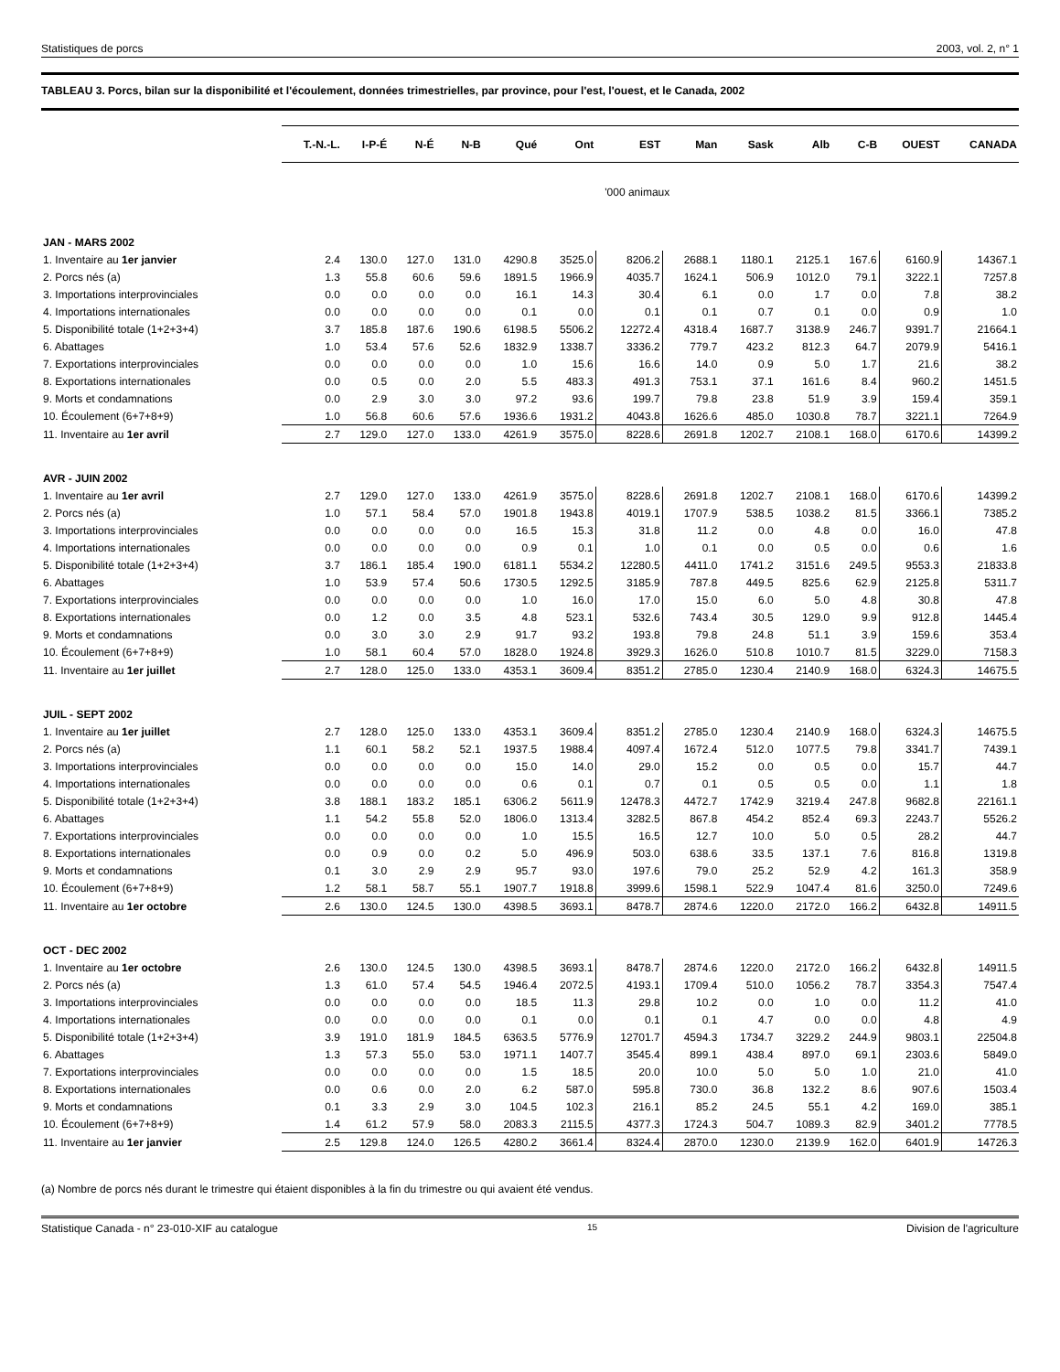Statistiques de porcs 2003, vol. 2, n° 1
TABLEAU 3. Porcs, bilan sur la disponibilité et l'écoulement, données trimestrielles, par province, pour l'est, l'ouest, et le Canada, 2002
| | T.-N.-L. | I-P-É | N-É | N-B | Qué | Ont | EST | Man | Sask | Alb | C-B | OUEST | CANADA |
| --- | --- | --- | --- | --- | --- | --- | --- | --- | --- | --- | --- | --- | --- |
| | | | | | | | '000 animaux | | | | | | |
| JAN - MARS 2002 | | | | | | | | | | | | | |
| 1. Inventaire au 1er janvier | 2.4 | 130.0 | 127.0 | 131.0 | 4290.8 | 3525.0 | 8206.2 | 2688.1 | 1180.1 | 2125.1 | 167.6 | 6160.9 | 14367.1 |
| 2. Porcs nés (a) | 1.3 | 55.8 | 60.6 | 59.6 | 1891.5 | 1966.9 | 4035.7 | 1624.1 | 506.9 | 1012.0 | 79.1 | 3222.1 | 7257.8 |
| 3. Importations interprovinciales | 0.0 | 0.0 | 0.0 | 0.0 | 16.1 | 14.3 | 30.4 | 6.1 | 0.0 | 1.7 | 0.0 | 7.8 | 38.2 |
| 4. Importations internationales | 0.0 | 0.0 | 0.0 | 0.0 | 0.1 | 0.0 | 0.1 | 0.1 | 0.7 | 0.1 | 0.0 | 0.9 | 1.0 |
| 5. Disponibilité totale (1+2+3+4) | 3.7 | 185.8 | 187.6 | 190.6 | 6198.5 | 5506.2 | 12272.4 | 4318.4 | 1687.7 | 3138.9 | 246.7 | 9391.7 | 21664.1 |
| 6. Abattages | 1.0 | 53.4 | 57.6 | 52.6 | 1832.9 | 1338.7 | 3336.2 | 779.7 | 423.2 | 812.3 | 64.7 | 2079.9 | 5416.1 |
| 7. Exportations interprovinciales | 0.0 | 0.0 | 0.0 | 0.0 | 1.0 | 15.6 | 16.6 | 14.0 | 0.9 | 5.0 | 1.7 | 21.6 | 38.2 |
| 8. Exportations internationales | 0.0 | 0.5 | 0.0 | 2.0 | 5.5 | 483.3 | 491.3 | 753.1 | 37.1 | 161.6 | 8.4 | 960.2 | 1451.5 |
| 9. Morts et condamnations | 0.0 | 2.9 | 3.0 | 3.0 | 97.2 | 93.6 | 199.7 | 79.8 | 23.8 | 51.9 | 3.9 | 159.4 | 359.1 |
| 10. Écoulement (6+7+8+9) | 1.0 | 56.8 | 60.6 | 57.6 | 1936.6 | 1931.2 | 4043.8 | 1626.6 | 485.0 | 1030.8 | 78.7 | 3221.1 | 7264.9 |
| 11. Inventaire au 1er avril | 2.7 | 129.0 | 127.0 | 133.0 | 4261.9 | 3575.0 | 8228.6 | 2691.8 | 1202.7 | 2108.1 | 168.0 | 6170.6 | 14399.2 |
| AVR - JUIN 2002 | | | | | | | | | | | | | |
| 1. Inventaire au 1er avril | 2.7 | 129.0 | 127.0 | 133.0 | 4261.9 | 3575.0 | 8228.6 | 2691.8 | 1202.7 | 2108.1 | 168.0 | 6170.6 | 14399.2 |
| 2. Porcs nés (a) | 1.0 | 57.1 | 58.4 | 57.0 | 1901.8 | 1943.8 | 4019.1 | 1707.9 | 538.5 | 1038.2 | 81.5 | 3366.1 | 7385.2 |
| 3. Importations interprovinciales | 0.0 | 0.0 | 0.0 | 0.0 | 16.5 | 15.3 | 31.8 | 11.2 | 0.0 | 4.8 | 0.0 | 16.0 | 47.8 |
| 4. Importations internationales | 0.0 | 0.0 | 0.0 | 0.0 | 0.9 | 0.1 | 1.0 | 0.1 | 0.0 | 0.5 | 0.0 | 0.6 | 1.6 |
| 5. Disponibilité totale (1+2+3+4) | 3.7 | 186.1 | 185.4 | 190.0 | 6181.1 | 5534.2 | 12280.5 | 4411.0 | 1741.2 | 3151.6 | 249.5 | 9553.3 | 21833.8 |
| 6. Abattages | 1.0 | 53.9 | 57.4 | 50.6 | 1730.5 | 1292.5 | 3185.9 | 787.8 | 449.5 | 825.6 | 62.9 | 2125.8 | 5311.7 |
| 7. Exportations interprovinciales | 0.0 | 0.0 | 0.0 | 0.0 | 1.0 | 16.0 | 17.0 | 15.0 | 6.0 | 5.0 | 4.8 | 30.8 | 47.8 |
| 8. Exportations internationales | 0.0 | 1.2 | 0.0 | 3.5 | 4.8 | 523.1 | 532.6 | 743.4 | 30.5 | 129.0 | 9.9 | 912.8 | 1445.4 |
| 9. Morts et condamnations | 0.0 | 3.0 | 3.0 | 2.9 | 91.7 | 93.2 | 193.8 | 79.8 | 24.8 | 51.1 | 3.9 | 159.6 | 353.4 |
| 10. Écoulement (6+7+8+9) | 1.0 | 58.1 | 60.4 | 57.0 | 1828.0 | 1924.8 | 3929.3 | 1626.0 | 510.8 | 1010.7 | 81.5 | 3229.0 | 7158.3 |
| 11. Inventaire au 1er juillet | 2.7 | 128.0 | 125.0 | 133.0 | 4353.1 | 3609.4 | 8351.2 | 2785.0 | 1230.4 | 2140.9 | 168.0 | 6324.3 | 14675.5 |
| JUIL - SEPT 2002 | | | | | | | | | | | | | |
| 1. Inventaire au 1er juillet | 2.7 | 128.0 | 125.0 | 133.0 | 4353.1 | 3609.4 | 8351.2 | 2785.0 | 1230.4 | 2140.9 | 168.0 | 6324.3 | 14675.5 |
| 2. Porcs nés (a) | 1.1 | 60.1 | 58.2 | 52.1 | 1937.5 | 1988.4 | 4097.4 | 1672.4 | 512.0 | 1077.5 | 79.8 | 3341.7 | 7439.1 |
| 3. Importations interprovinciales | 0.0 | 0.0 | 0.0 | 0.0 | 15.0 | 14.0 | 29.0 | 15.2 | 0.0 | 0.5 | 0.0 | 15.7 | 44.7 |
| 4. Importations internationales | 0.0 | 0.0 | 0.0 | 0.0 | 0.6 | 0.1 | 0.7 | 0.1 | 0.5 | 0.5 | 0.0 | 1.1 | 1.8 |
| 5. Disponibilité totale (1+2+3+4) | 3.8 | 188.1 | 183.2 | 185.1 | 6306.2 | 5611.9 | 12478.3 | 4472.7 | 1742.9 | 3219.4 | 247.8 | 9682.8 | 22161.1 |
| 6. Abattages | 1.1 | 54.2 | 55.8 | 52.0 | 1806.0 | 1313.4 | 3282.5 | 867.8 | 454.2 | 852.4 | 69.3 | 2243.7 | 5526.2 |
| 7. Exportations interprovinciales | 0.0 | 0.0 | 0.0 | 0.0 | 1.0 | 15.5 | 16.5 | 12.7 | 10.0 | 5.0 | 0.5 | 28.2 | 44.7 |
| 8. Exportations internationales | 0.0 | 0.9 | 0.0 | 0.2 | 5.0 | 496.9 | 503.0 | 638.6 | 33.5 | 137.1 | 7.6 | 816.8 | 1319.8 |
| 9. Morts et condamnations | 0.1 | 3.0 | 2.9 | 2.9 | 95.7 | 93.0 | 197.6 | 79.0 | 25.2 | 52.9 | 4.2 | 161.3 | 358.9 |
| 10. Écoulement (6+7+8+9) | 1.2 | 58.1 | 58.7 | 55.1 | 1907.7 | 1918.8 | 3999.6 | 1598.1 | 522.9 | 1047.4 | 81.6 | 3250.0 | 7249.6 |
| 11. Inventaire au 1er octobre | 2.6 | 130.0 | 124.5 | 130.0 | 4398.5 | 3693.1 | 8478.7 | 2874.6 | 1220.0 | 2172.0 | 166.2 | 6432.8 | 14911.5 |
| OCT - DEC 2002 | | | | | | | | | | | | | |
| 1. Inventaire au 1er octobre | 2.6 | 130.0 | 124.5 | 130.0 | 4398.5 | 3693.1 | 8478.7 | 2874.6 | 1220.0 | 2172.0 | 166.2 | 6432.8 | 14911.5 |
| 2. Porcs nés (a) | 1.3 | 61.0 | 57.4 | 54.5 | 1946.4 | 2072.5 | 4193.1 | 1709.4 | 510.0 | 1056.2 | 78.7 | 3354.3 | 7547.4 |
| 3. Importations interprovinciales | 0.0 | 0.0 | 0.0 | 0.0 | 18.5 | 11.3 | 29.8 | 10.2 | 0.0 | 1.0 | 0.0 | 11.2 | 41.0 |
| 4. Importations internationales | 0.0 | 0.0 | 0.0 | 0.0 | 0.1 | 0.0 | 0.1 | 0.1 | 4.7 | 0.0 | 0.0 | 4.8 | 4.9 |
| 5. Disponibilité totale (1+2+3+4) | 3.9 | 191.0 | 181.9 | 184.5 | 6363.5 | 5776.9 | 12701.7 | 4594.3 | 1734.7 | 3229.2 | 244.9 | 9803.1 | 22504.8 |
| 6. Abattages | 1.3 | 57.3 | 55.0 | 53.0 | 1971.1 | 1407.7 | 3545.4 | 899.1 | 438.4 | 897.0 | 69.1 | 2303.6 | 5849.0 |
| 7. Exportations interprovinciales | 0.0 | 0.0 | 0.0 | 0.0 | 1.5 | 18.5 | 20.0 | 10.0 | 5.0 | 5.0 | 1.0 | 21.0 | 41.0 |
| 8. Exportations internationales | 0.0 | 0.6 | 0.0 | 2.0 | 6.2 | 587.0 | 595.8 | 730.0 | 36.8 | 132.2 | 8.6 | 907.6 | 1503.4 |
| 9. Morts et condamnations | 0.1 | 3.3 | 2.9 | 3.0 | 104.5 | 102.3 | 216.1 | 85.2 | 24.5 | 55.1 | 4.2 | 169.0 | 385.1 |
| 10. Écoulement (6+7+8+9) | 1.4 | 61.2 | 57.9 | 58.0 | 2083.3 | 2115.5 | 4377.3 | 1724.3 | 504.7 | 1089.3 | 82.9 | 3401.2 | 7778.5 |
| 11. Inventaire au 1er janvier | 2.5 | 129.8 | 124.0 | 126.5 | 4280.2 | 3661.4 | 8324.4 | 2870.0 | 1230.0 | 2139.9 | 162.0 | 6401.9 | 14726.3 |
(a) Nombre de porcs nés durant le trimestre qui étaient disponibles à la fin du trimestre ou qui avaient été vendus.
Statistique Canada - n° 23-010-XIF au catalogue 15 Division de l'agriculture